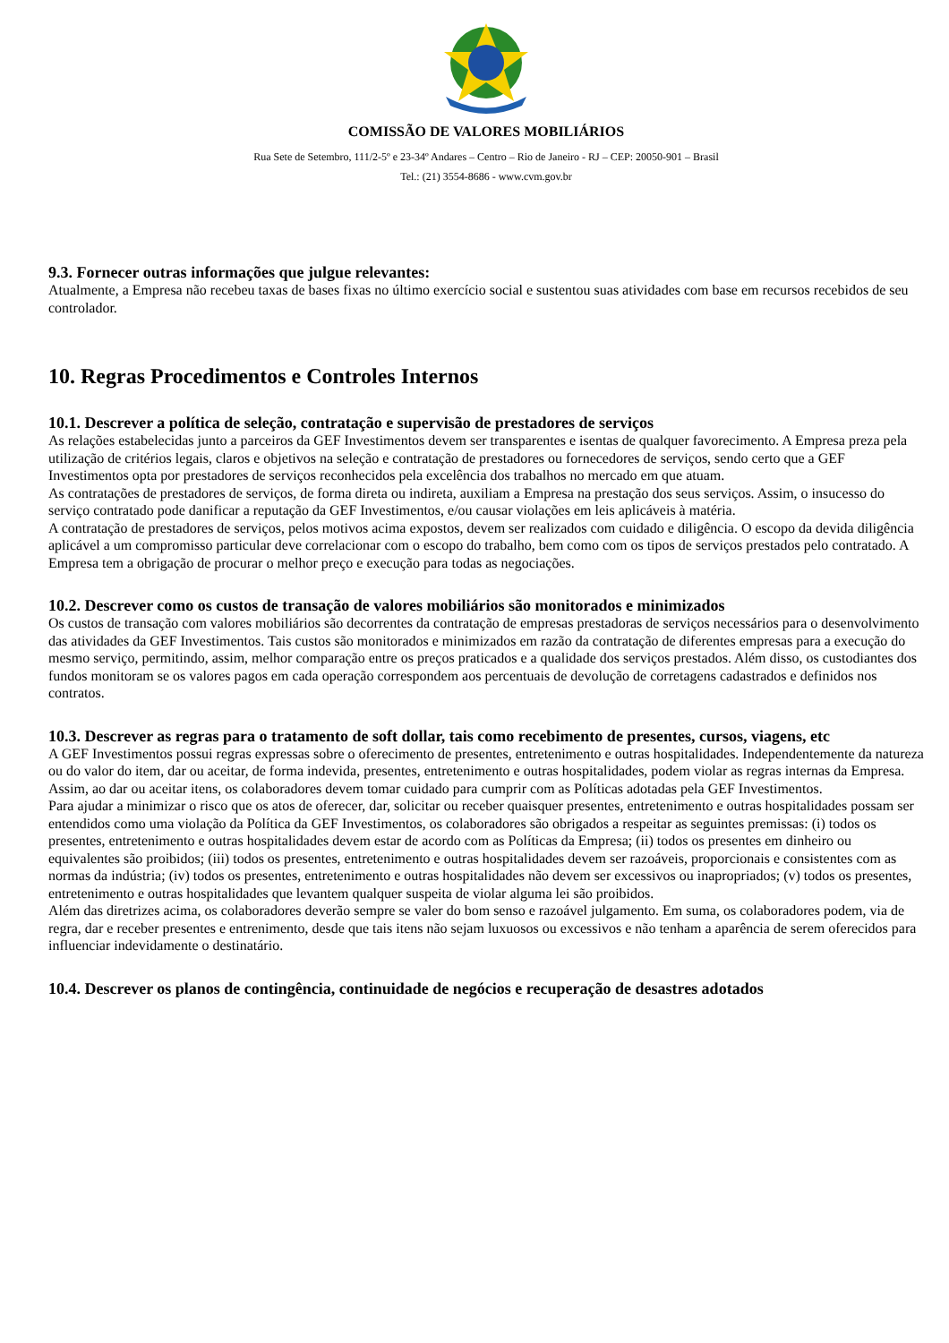COMISSÃO DE VALORES MOBILIÁRIOS
Rua Sete de Setembro, 111/2-5º e 23-34º Andares – Centro – Rio de Janeiro - RJ – CEP: 20050-901 – Brasil
Tel.: (21) 3554-8686 - www.cvm.gov.br
9.3. Fornecer outras informações que julgue relevantes:
Atualmente, a Empresa não recebeu taxas de bases fixas no último exercício social e sustentou suas atividades com base em recursos recebidos de seu controlador.
10. Regras Procedimentos e Controles Internos
10.1. Descrever a política de seleção, contratação e supervisão de prestadores de serviços
As relações estabelecidas junto a parceiros da GEF Investimentos devem ser transparentes e isentas de qualquer favorecimento. A Empresa preza pela utilização de critérios legais, claros e objetivos na seleção e contratação de prestadores ou fornecedores de serviços, sendo certo que a GEF Investimentos opta por prestadores de serviços reconhecidos pela excelência dos trabalhos no mercado em que atuam.
As contratações de prestadores de serviços, de forma direta ou indireta, auxiliam a Empresa na prestação dos seus serviços. Assim, o insucesso do serviço contratado pode danificar a reputação da GEF Investimentos, e/ou causar violações em leis aplicáveis à matéria.
A contratação de prestadores de serviços, pelos motivos acima expostos, devem ser realizados com cuidado e diligência. O escopo da devida diligência aplicável a um compromisso particular deve correlacionar com o escopo do trabalho, bem como com os tipos de serviços prestados pelo contratado. A Empresa tem a obrigação de procurar o melhor preço e execução para todas as negociações.
10.2. Descrever como os custos de transação de valores mobiliários são monitorados e minimizados
Os custos de transação com valores mobiliários são decorrentes da contratação de empresas prestadoras de serviços necessários para o desenvolvimento das atividades da GEF Investimentos. Tais custos são monitorados e minimizados em razão da contratação de diferentes empresas para a execução do mesmo serviço, permitindo, assim, melhor comparação entre os preços praticados e a qualidade dos serviços prestados. Além disso, os custodiantes dos fundos monitoram se os valores pagos em cada operação correspondem aos percentuais de devolução de corretagens cadastrados e definidos nos contratos.
10.3. Descrever as regras para o tratamento de soft dollar, tais como recebimento de presentes, cursos, viagens, etc
A GEF Investimentos possui regras expressas sobre o oferecimento de presentes, entretenimento e outras hospitalidades. Independentemente da natureza ou do valor do item, dar ou aceitar, de forma indevida, presentes, entretenimento e outras hospitalidades, podem violar as regras internas da Empresa. Assim, ao dar ou aceitar itens, os colaboradores devem tomar cuidado para cumprir com as Políticas adotadas pela GEF Investimentos.
Para ajudar a minimizar o risco que os atos de oferecer, dar, solicitar ou receber quaisquer presentes, entretenimento e outras hospitalidades possam ser entendidos como uma violação da Política da GEF Investimentos, os colaboradores são obrigados a respeitar as seguintes premissas: (i) todos os presentes, entretenimento e outras hospitalidades devem estar de acordo com as Políticas da Empresa; (ii) todos os presentes em dinheiro ou equivalentes são proibidos; (iii) todos os presentes, entretenimento e outras hospitalidades devem ser razoáveis, proporcionais e consistentes com as normas da indústria; (iv) todos os presentes, entretenimento e outras hospitalidades não devem ser excessivos ou inapropriados; (v) todos os presentes, entretenimento e outras hospitalidades que levantem qualquer suspeita de violar alguma lei são proibidos.
Além das diretrizes acima, os colaboradores deverão sempre se valer do bom senso e razoável julgamento. Em suma, os colaboradores podem, via de regra, dar e receber presentes e entrenimento, desde que tais itens não sejam luxuosos ou excessivos e não tenham a aparência de serem oferecidos para influenciar indevidamente o destinatário.
10.4. Descrever os planos de contingência, continuidade de negócios e recuperação de desastres adotados